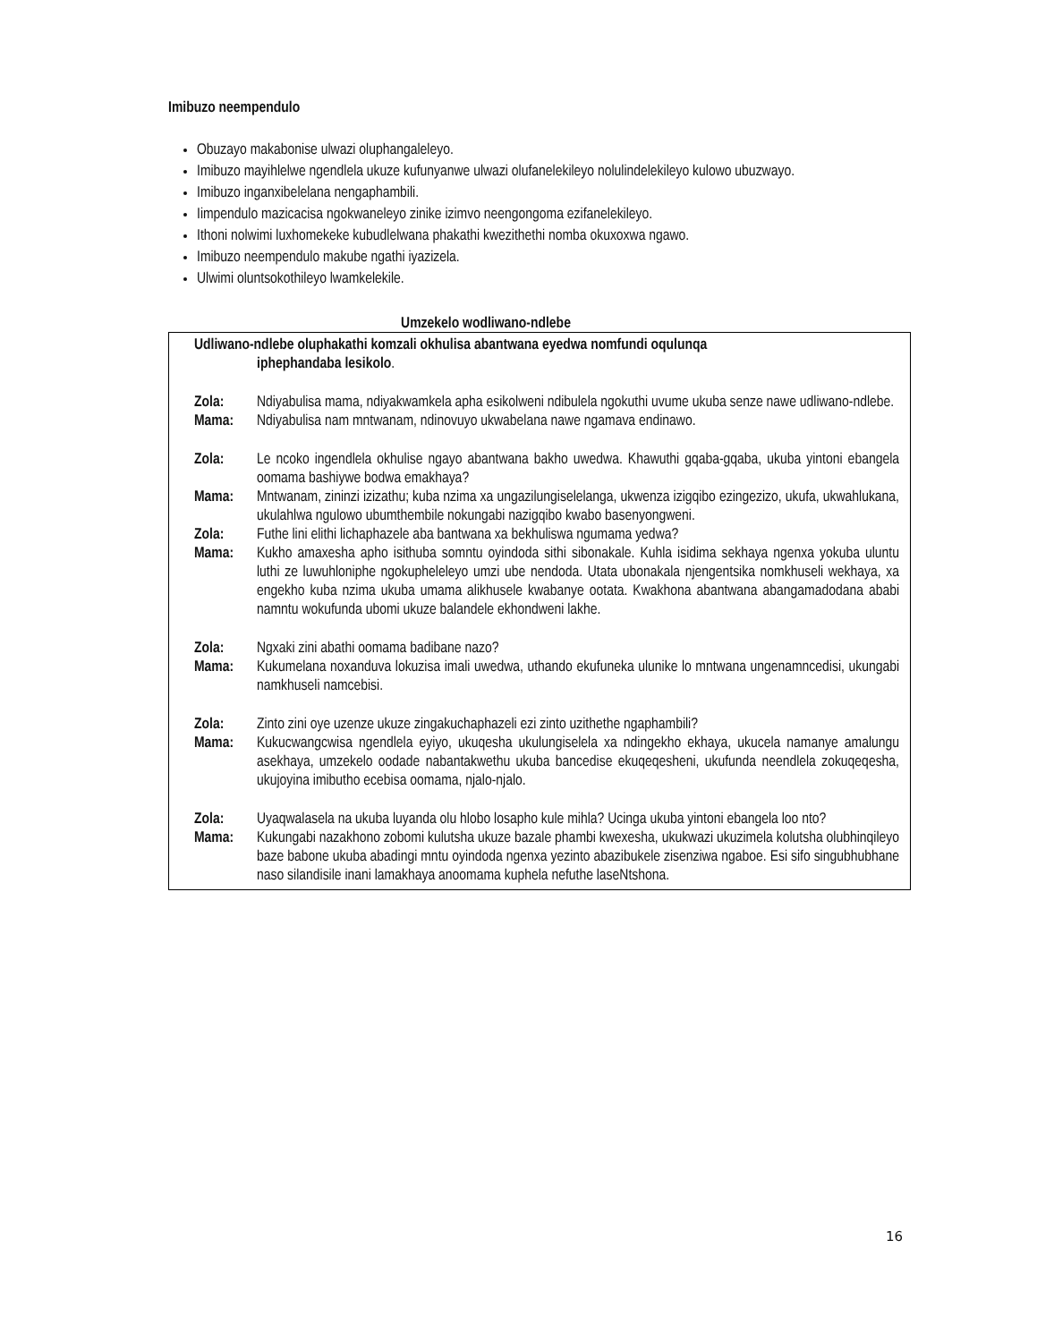Imibuzo neempendulo
Obuzayo makabonise ulwazi oluphangaleleyo.
Imibuzo mayihlelwe ngendlela ukuze kufunyanwe ulwazi olufanelekileyo nolulindelekileyo kulowo ubuzwayo.
Imibuzo inganxibelelana nengaphambili.
Iimpendulo mazicacisa ngokwaneleyo zinike izimvo neengongoma ezifanelekileyo.
Ithoni nolwimi luxhomekeke kubudlelwana phakathi kwezithethi nomba okuxoxwa ngawo.
Imibuzo neempendulo makube ngathi iyazizela.
Ulwimi oluntsokothileyo lwamkelekile.
Umzekelo wodliwano-ndlebe
Udliwano-ndlebe oluphakathi komzali okhulisa abantwana eyedwa nomfundi oqulunqa
iphephandaba lesikolo.
Zola: Ndiyabulisa mama, ndiyakwamkela apha esikolweni ndibulela ngokuthi uvume ukuba senze nawe udliwano-ndlebe.
Mama: Ndiyabulisa nam mntwanam, ndinovuyo ukwabelana nawe ngamava endinawo.
Zola: Le ncoko ingendlela okhulise ngayo abantwana bakho uwedwa. Khawuthi gqaba-gqaba, ukuba yintoni ebangela oomama bashiywe bodwa emakhaya?
Mama: Mntwanam, zininzi izizathu; kuba nzima xa ungazilungiselelanga, ukwenza izigqibo ezingezizo, ukufa, ukwahlukana, ukulahlwa ngulowo ubumthembile nokungabi nazigqibo kwabo basenyongweni.
Zola: Futhe lini elithi lichaphazele aba bantwana xa bekhuliswa ngumama yedwa?
Mama: Kukho amaxesha apho isithuba somntu oyindoda sithi sibonakale. Kuhla isidima sekhaya ngenxa yokuba uluntu luthi ze luwuhloniphe ngokupheleleyo umzi ube nendoda. Utata ubonakala njengentsika nomkhuseli wekhaya, xa engekho kuba nzima ukuba umama alikhusele kwabanye ootata. Kwakhona abantwana abangamadodana ababi namntu wokufunda ubomi ukuze balandele ekhondweni lakhe.
Zola: Ngxaki zini abathi oomama badibane nazo?
Mama: Kukumelana noxanduva lokuzisa imali uwedwa, uthando ekufuneka ulunike lo mntwana ungenamncedisi, ukungabi namkhuseli namcebisi.
Zola: Zinto zini oye uzenze ukuze zingakuchaphazeli ezi zinto uzithethe ngaphambili?
Mama: Kukucwangcwisa ngendlela eyiyo, ukuqesha ukulungiselela xa ndingekho ekhaya, ukucela namanye amalungu asekhaya, umzekelo oodade nabantakwethu ukuba bancedise ekuqeqesheni, ukufunda neendlela zokuqeqesha, ukujoyina imibutho ecebisa oomama, njalo-njalo.
Zola: Uyaqwalasela na ukuba luyanda olu hlobo losapho kule mihla? Ucinga ukuba yintoni ebangela loo nto?
Mama: Kukungabi nazakhono zobomi kulutsha ukuze bazale phambi kwexesha, ukukwazi ukuzimela kolutsha olubhinqileyo baze babone ukuba abadingi mntu oyindoda ngenxa yezinto abazibukele zisenziwa ngaboe. Esi sifo singubhubhane naso silandisile inani lamakhaya anoomama kuphela nefuthe laseNtshona.
16